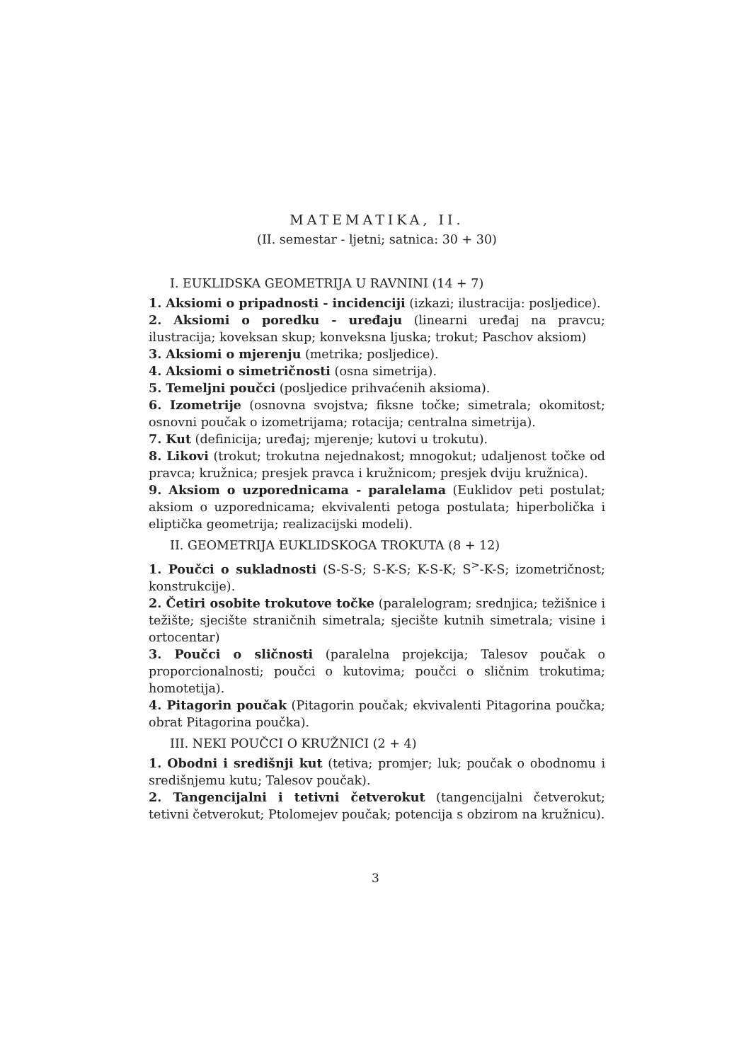MATEMATIKA, II.
(II. semestar - ljetni; satnica: 30 + 30)
I. EUKLIDSKA GEOMETRIJA U RAVNINI (14 + 7)
1. Aksiomi o pripadnosti - incidenciji (izkazi; ilustracija: posljedice).
2. Aksiomi o poredku - uređaju (linearni uređaj na pravcu; ilustracija; koveksan skup; konveksna ljuska; trokut; Paschov aksiom)
3. Aksiomi o mjerenju (metrika; posljedice).
4. Aksiomi o simetričnosti (osna simetrija).
5. Temeljni poučci (posljedice prihvaćenih aksioma).
6. Izometrije (osnovna svojstva; fiksne točke; simetrala; okomitost; osnovni poučak o izometrijama; rotacija; centralna simetrija).
7. Kut (definicija; uređaj; mjerenje; kutovi u trokutu).
8. Likovi (trokut; trokutna nejednakost; mnogokut; udaljenost točke od pravca; kružnica; presjek pravca i kružnicom; presjek dviju kružnica).
9. Aksiom o uzporednicama - paralelama (Euklidov peti postulat; aksiom o uzporednicama; ekvivalenti petoga postulata; hiperbolička i eliptička geometrija; realizacijski modeli).
II. GEOMETRIJA EUKLIDSKOGA TROKUTA (8 + 12)
1. Poučci o sukladnosti (S-S-S; S-K-S; K-S-K; S<sup>></sup>-K-S; izometričnost; konstrukcije).
2. Četiri osobite trokutove točke (paralelogram; srednjica; težišnice i težište; sjecište straničnih simetrala; sjecište kutnih simetrala; visine i ortocentar)
3. Poučci o sličnosti (paralelna projekcija; Talesov poučak o proporcionalnosti; poučci o kutovima; poučci o sličnim trokutima; homotetija).
4. Pitagorin poučak (Pitagorin poučak; ekvivalenti Pitagorina poučka; obrat Pitagorina poučka).
III. NEKI POUČCI O KRUŽNICI (2 + 4)
1. Obodni i središnji kut (tetiva; promjer; luk; poučak o obodnomu i središnjemu kutu; Talesov poučak).
2. Tangencijalni i tetivni četverokut (tangencijalni četverokut; tetivni četverokut; Ptolomejev poučak; potencija s obzirom na kružnicu).
3